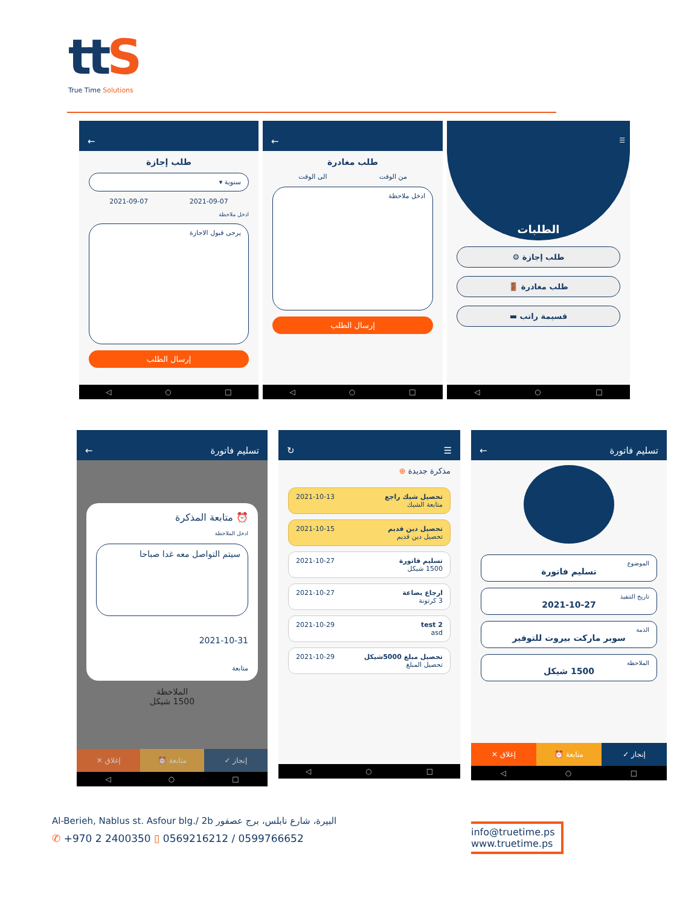ttS
True Time Solutions
←
طلب إجازة
سنوية ▾
2021-09-07 2021-09-07
ادخل ملاحظة
يرجى قبول الاجازة
إرسال الطلب
◁ ○ □
←
طلب مغادرة
من الوقت الى الوقت
ادخل ملاحظة
إرسال الطلب
◁ ○ □
☰
الطلبات
طلب إجازة ⚙
طلب مغادرة 🚪
قسيمة راتب ▬
◁ ○ □
تسليم فاتورة ←
⏰ متابعة المذكرة
ادخل الملاحظة
سيتم التواصل معه غدا صباحا
2021-10-31
متابعة
الملاحظة
1500 شيكل
إنجاز ✓ متابعة ⏰ إغلاق ✕
◁ ○ □
☰ ↻
مذكرة جديدة ⊕
تحصيل شيك راجع
متابعة الشيك
2021-10-13
تحصيل دين قديم
تحصيل دين قديم
2021-10-15
تسليم فاتورة
1500 شيكل
2021-10-27
ارجاع بضاعة
3 كرتونة
2021-10-27
test 2
asd
2021-10-29
تحصيل مبلغ 5000شيكل
تحصيل المبلغ
2021-10-29
◁ ○ □
تسليم فاتورة ←
الموضوع
تسليم فاتورة
تاريخ التنفيذ
2021-10-27
الذمة
سوبر ماركت بيروت للتوفير
الملاحظة
1500 شيكل
إنجاز ✓ متابعة ⏰ إغلاق ✕
◁ ○ □
Al-Berieh, Nablus st. Asfour blg./ 2b البيرة، شارع نابلس، برج عصفور
✆ +970 2 2400350 ▯ 0569216212 / 0599766652
info@truetime.ps
www.truetime.ps